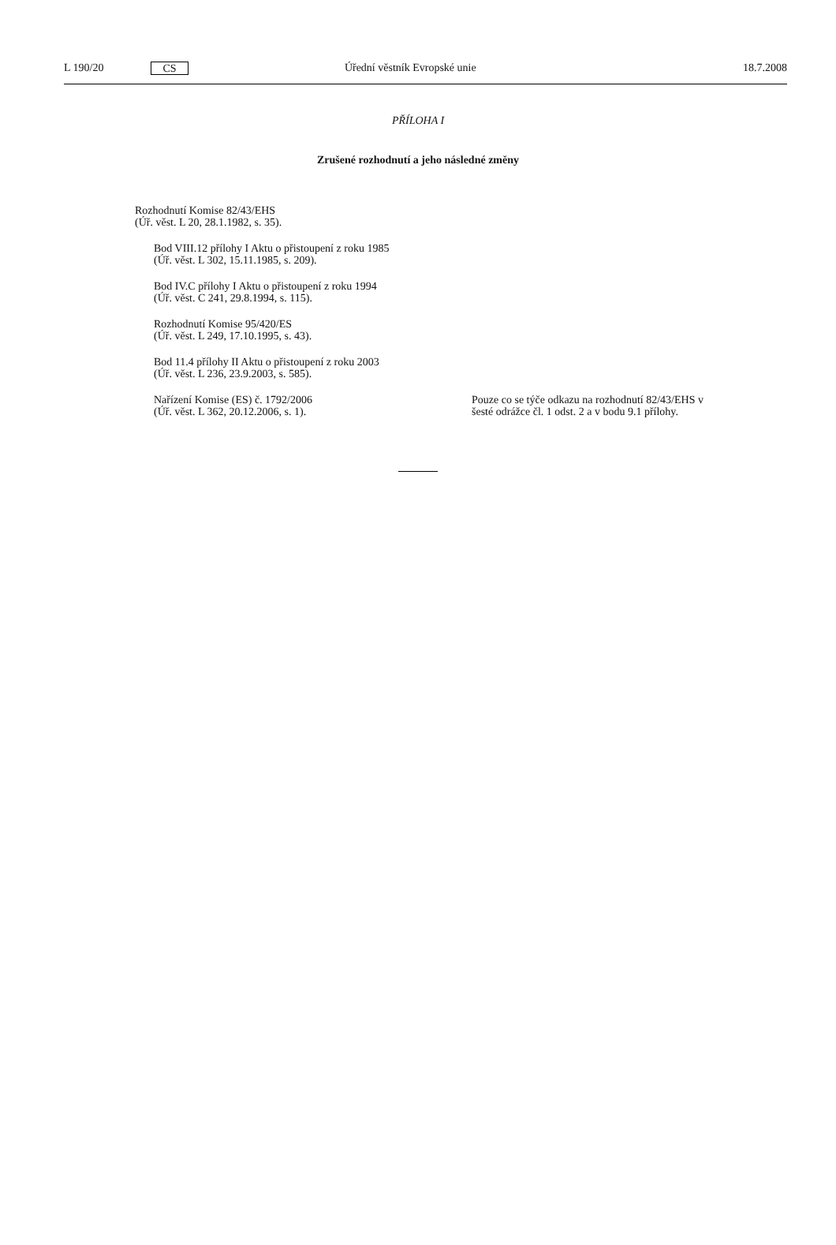L 190/20 CS Úřední věstník Evropské unie 18.7.2008
PŘÍLOHA I
Zrušené rozhodnutí a jeho následné změny
| Rozhodnutí Komise 82/43/EHS (Úř. věst. L 20, 28.1.1982, s. 35). | |
| Bod VIII.12 přílohy I Aktu o přistoupení z roku 1985 (Úř. věst. L 302, 15.11.1985, s. 209). | |
| Bod IV.C přílohy I Aktu o přistoupení z roku 1994 (Úř. věst. C 241, 29.8.1994, s. 115). | |
| Rozhodnutí Komise 95/420/ES (Úř. věst. L 249, 17.10.1995, s. 43). | |
| Bod 11.4 přílohy II Aktu o přistoupení z roku 2003 (Úř. věst. L 236, 23.9.2003, s. 585). | |
| Nařízení Komise (ES) č. 1792/2006 (Úř. věst. L 362, 20.12.2006, s. 1). | Pouze co se týče odkazu na rozhodnutí 82/43/EHS v šesté odrážce čl. 1 odst. 2 a v bodu 9.1 přílohy. |